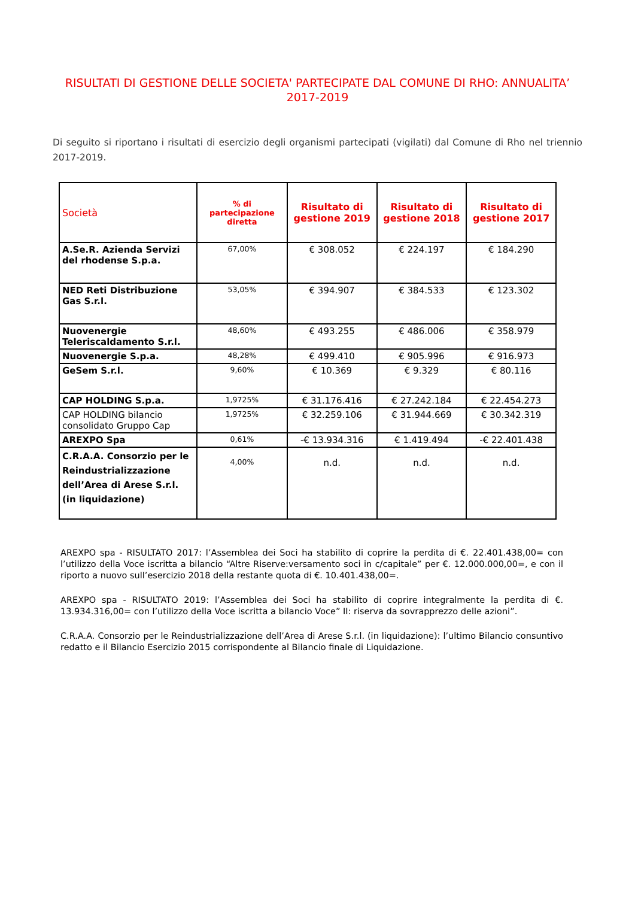RISULTATI DI GESTIONE DELLE SOCIETA' PARTECIPATE DAL COMUNE DI RHO: ANNUALITA’ 2017-2019
Di seguito si riportano i risultati di esercizio degli organismi partecipati (vigilati) dal Comune di Rho nel triennio 2017-2019.
| Società | % di partecipazione diretta | Risultato di gestione 2019 | Risultato di gestione 2018 | Risultato di gestione 2017 |
| --- | --- | --- | --- | --- |
| A.Se.R. Azienda Servizi del rhodense S.p.a. | 67,00% | € 308.052 | € 224.197 | € 184.290 |
| NED Reti Distribuzione Gas S.r.l. | 53,05% | € 394.907 | € 384.533 | € 123.302 |
| Nuovenergie Teleriscaldamento S.r.l. | 48,60% | € 493.255 | € 486.006 | € 358.979 |
| Nuovenergie S.p.a. | 48,28% | € 499.410 | € 905.996 | € 916.973 |
| GeSem S.r.l. | 9,60% | € 10.369 | € 9.329 | € 80.116 |
| CAP HOLDING S.p.a. | 1,9725% | € 31.176.416 | € 27.242.184 | € 22.454.273 |
| CAP HOLDING bilancio consolidato Gruppo Cap | 1,9725% | € 32.259.106 | € 31.944.669 | € 30.342.319 |
| AREXPO Spa | 0,61% | -€ 13.934.316 | € 1.419.494 | -€ 22.401.438 |
| C.R.A.A. Consorzio per le Reindustrializzazione dell’Area di Arese S.r.l. (in liquidazione) | 4,00% | n.d. | n.d. | n.d. |
AREXPO spa - RISULTATO 2017: l’Assemblea dei Soci ha stabilito di coprire la perdita di €. 22.401.438,00= con l’utilizzo della Voce iscritta a bilancio “Altre Riserve:versamento soci in c/capitale” per €. 12.000.000,00=, e con il riporto a nuovo sull’esercizio 2018 della restante quota di €. 10.401.438,00=.
AREXPO spa - RISULTATO 2019: l’Assemblea dei Soci ha stabilito di coprire integralmente la perdita di €. 13.934.316,00= con l’utilizzo della Voce iscritta a bilancio Voce” II: riserva da sovrapprezzo delle azioni”.
C.R.A.A. Consorzio per le Reindustrializzazione dell’Area di Arese S.r.l. (in liquidazione): l’ultimo Bilancio consuntivo redatto e il Bilancio Esercizio 2015 corrispondente al Bilancio finale di Liquidazione.